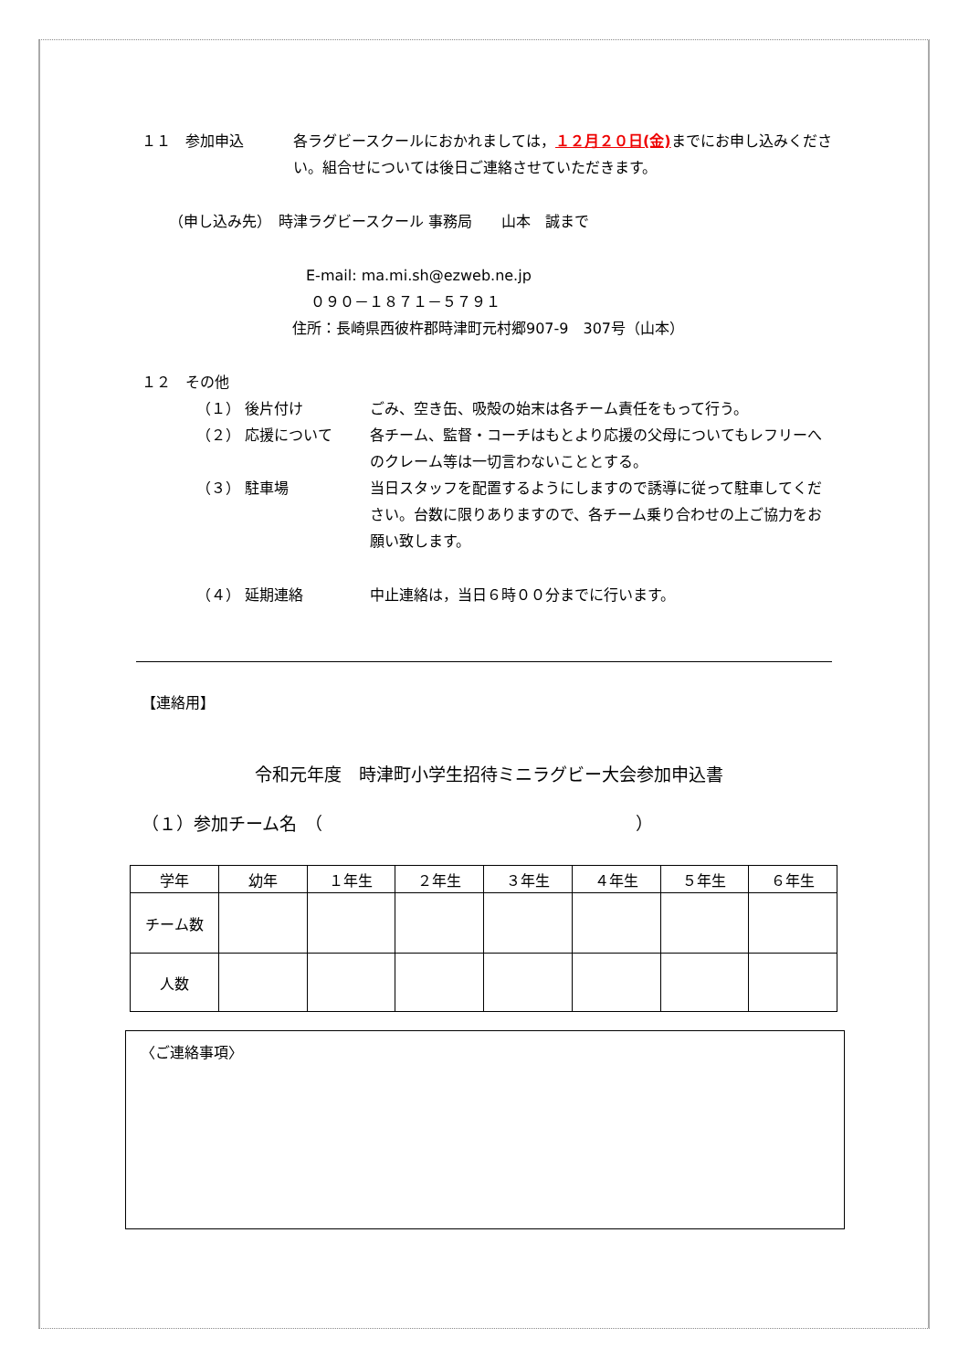１１　参加申込 各ラグビースクールにおかれましては，１２月２０日(金) までにお申し込みください。組合せについては後日ご連絡させていただきます。
（申し込み先）　時津ラグビースクール 事務局　　山本　誠まで
E-mail: ma.mi.sh@ezweb.ne.jp
０９０－１８７１－５７９１
住所：長崎県西彼杵郡時津町元村郷907-9　307号（山本）
１２　その他
（１） 後片付け ごみ、空き缶、吸殻の始末は各チーム責任をもって行う。
（２） 応援について 各チーム、監督・コーチはもとより応援の父母についてもレフリーへのクレーム等は一切言わないこととする。
（３） 駐車場 当日スタッフを配置するようにしますので誘導に従って駐車してください。台数に限りありますので、各チーム乗り合わせの上ご協力をお願い致します。
（４） 延期連絡 中止連絡は，当日６時００分までに行います。
【連絡用】
令和元年度　時津町小学生招待ミニラグビー大会参加申込書
（１）参加チーム名　（　　　　　　　　　　　　　　　　　　）
| 学年 | 幼年 | １年生 | ２年生 | ３年生 | ４年生 | ５年生 | ６年生 |
| チーム数 | | | | | | | |
| 人数 | | | | | | | |
〈ご連絡事項〉